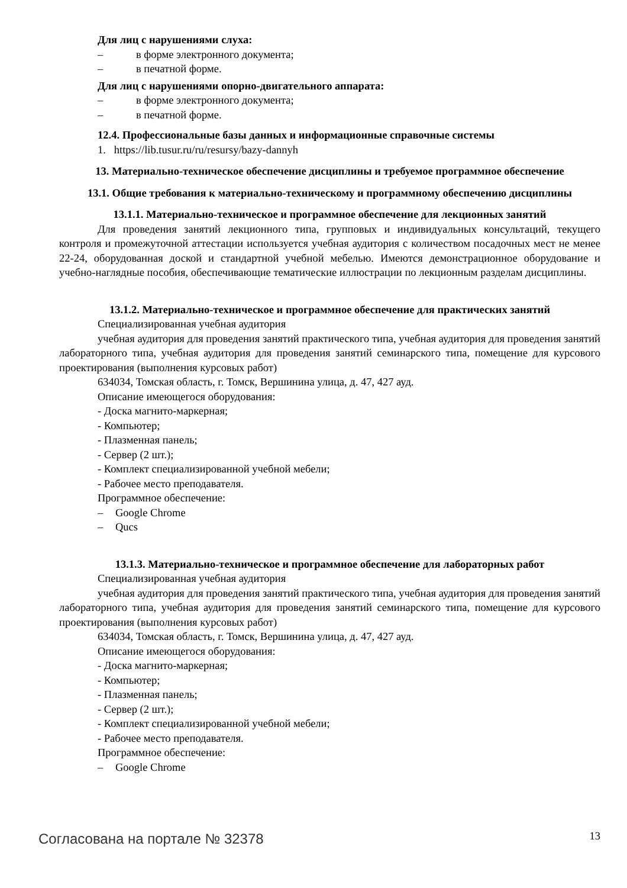Для лиц с нарушениями слуха:
– в форме электронного документа;
– в печатной форме.
Для лиц с нарушениями опорно-двигательного аппарата:
– в форме электронного документа;
– в печатной форме.
12.4. Профессиональные базы данных и информационные справочные системы
1. https://lib.tusur.ru/ru/resursy/bazy-dannyh
13. Материально-техническое обеспечение дисциплины и требуемое программное обеспечение
13.1. Общие требования к материально-техническому и программному обеспечению дисциплины
13.1.1. Материально-техническое и программное обеспечение для лекционных занятий
Для проведения занятий лекционного типа, групповых и индивидуальных консультаций, текущего контроля и промежуточной аттестации используется учебная аудитория с количеством посадочных мест не менее 22-24, оборудованная доской и стандартной учебной мебелью. Имеются демонстрационное оборудование и учебно-наглядные пособия, обеспечивающие тематические иллюстрации по лекционным разделам дисциплины.
13.1.2. Материально-техническое и программное обеспечение для практических занятий
Специализированная учебная аудитория
учебная аудитория для проведения занятий практического типа, учебная аудитория для проведения занятий лабораторного типа, учебная аудитория для проведения занятий семинарского типа, помещение для курсового проектирования (выполнения курсовых работ)
634034, Томская область, г. Томск, Вершинина улица, д. 47, 427 ауд.
Описание имеющегося оборудования:
- Доска магнито-маркерная;
- Компьютер;
- Плазменная панель;
- Сервер (2 шт.);
- Комплект специализированной учебной мебели;
- Рабочее место преподавателя.
Программное обеспечение:
– Google Chrome
– Qucs
13.1.3. Материально-техническое и программное обеспечение для лабораторных работ
Специализированная учебная аудитория
учебная аудитория для проведения занятий практического типа, учебная аудитория для проведения занятий лабораторного типа, учебная аудитория для проведения занятий семинарского типа, помещение для курсового проектирования (выполнения курсовых работ)
634034, Томская область, г. Томск, Вершинина улица, д. 47, 427 ауд.
Описание имеющегося оборудования:
- Доска магнито-маркерная;
- Компьютер;
- Плазменная панель;
- Сервер (2 шт.);
- Комплект специализированной учебной мебели;
- Рабочее место преподавателя.
Программное обеспечение:
– Google Chrome
Согласована на портале № 32378 13